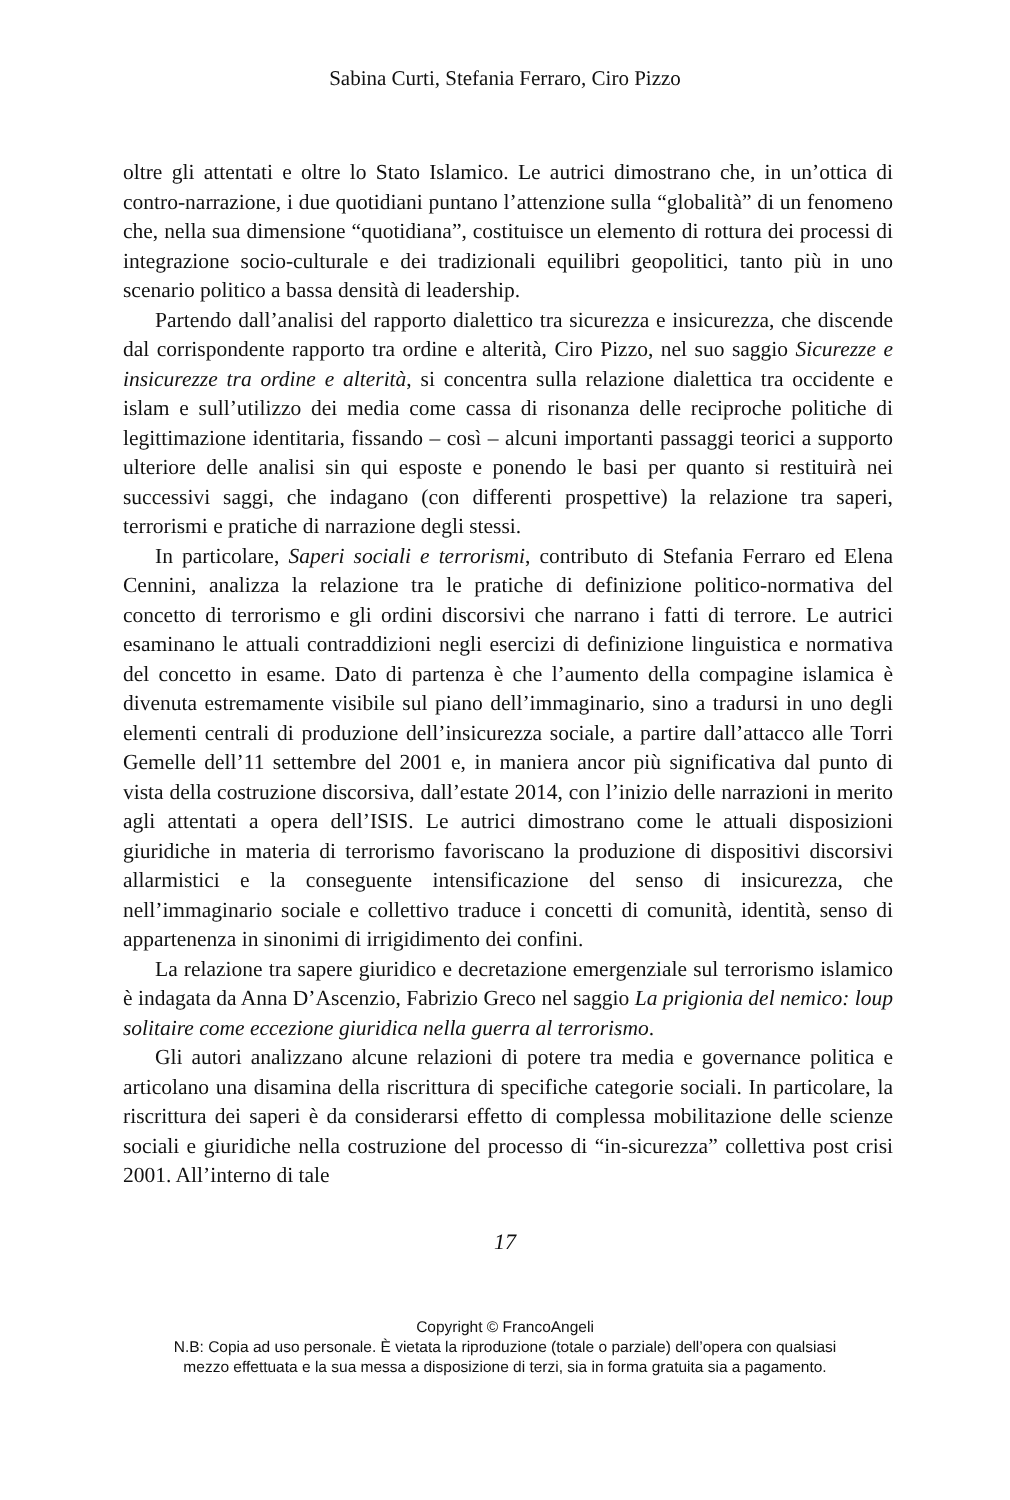Sabina Curti, Stefania Ferraro, Ciro Pizzo
oltre gli attentati e oltre lo Stato Islamico. Le autrici dimostrano che, in un’ottica di contro-narrazione, i due quotidiani puntano l’attenzione sulla “globalità” di un fenomeno che, nella sua dimensione “quotidiana”, costituisce un elemento di rottura dei processi di integrazione socio-culturale e dei tradizionali equilibri geopolitici, tanto più in uno scenario politico a bassa densità di leadership.
Partendo dall’analisi del rapporto dialettico tra sicurezza e insicurezza, che discende dal corrispondente rapporto tra ordine e alterità, Ciro Pizzo, nel suo saggio Sicurezze e insicurezze tra ordine e alterità, si concentra sulla relazione dialettica tra occidente e islam e sull’utilizzo dei media come cassa di risonanza delle reciproche politiche di legittimazione identitaria, fissando – così – alcuni importanti passaggi teorici a supporto ulteriore delle analisi sin qui esposte e ponendo le basi per quanto si restituirà nei successivi saggi, che indagano (con differenti prospettive) la relazione tra saperi, terrorismi e pratiche di narrazione degli stessi.
In particolare, Saperi sociali e terrorismi, contributo di Stefania Ferraro ed Elena Cennini, analizza la relazione tra le pratiche di definizione politico-normativa del concetto di terrorismo e gli ordini discorsivi che narrano i fatti di terrore. Le autrici esaminano le attuali contraddizioni negli esercizi di definizione linguistica e normativa del concetto in esame. Dato di partenza è che l’aumento della compagine islamica è divenuta estremamente visibile sul piano dell’immaginario, sino a tradursi in uno degli elementi centrali di produzione dell’insicurezza sociale, a partire dall’attacco alle Torri Gemelle dell’11 settembre del 2001 e, in maniera ancor più significativa dal punto di vista della costruzione discorsiva, dall’estate 2014, con l’inizio delle narrazioni in merito agli attentati a opera dell’ISIS. Le autrici dimostrano come le attuali disposizioni giuridiche in materia di terrorismo favoriscano la produzione di dispositivi discorsivi allarmistici e la conseguente intensificazione del senso di insicurezza, che nell’immaginario sociale e collettivo traduce i concetti di comunità, identità, senso di appartenenza in sinonimi di irrigidimento dei confini.
La relazione tra sapere giuridico e decretazione emergenziale sul terrorismo islamico è indagata da Anna D’Ascenzio, Fabrizio Greco nel saggio La prigionia del nemico: loup solitaire come eccezione giuridica nella guerra al terrorismo.
Gli autori analizzano alcune relazioni di potere tra media e governance politica e articolano una disamina della riscrittura di specifiche categorie sociali. In particolare, la riscrittura dei saperi è da considerarsi effetto di complessa mobilitazione delle scienze sociali e giuridiche nella costruzione del processo di “in-sicurezza” collettiva post crisi 2001. All’interno di tale
17
Copyright © FrancoAngeli
N.B: Copia ad uso personale. È vietata la riproduzione (totale o parziale) dell’opera con qualsiasi
mezzo effettuata e la sua messa a disposizione di terzi, sia in forma gratuita sia a pagamento.